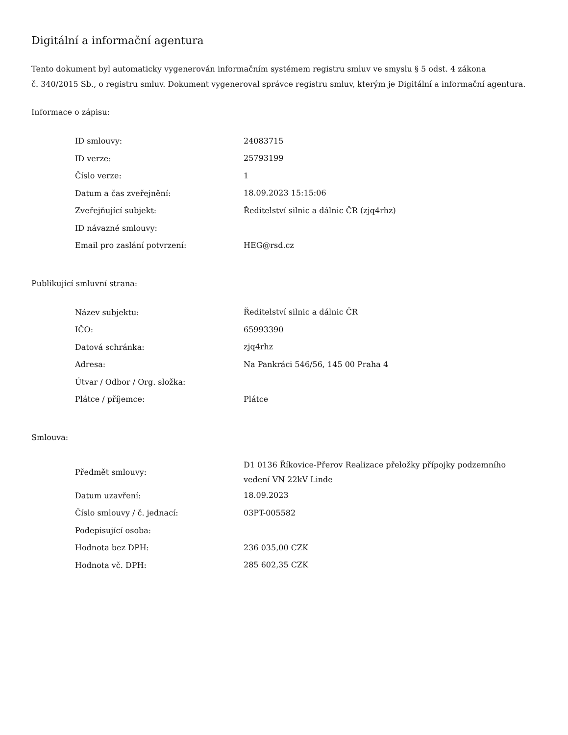Digitální a informační agentura
Tento dokument byl automaticky vygenerován informačním systémem registru smluv ve smyslu § 5 odst. 4 zákona
č. 340/2015 Sb., o registru smluv. Dokument vygeneroval správce registru smluv, kterým je Digitální a informační agentura.
Informace o zápisu:
| ID smlouvy: | 24083715 |
| ID verze: | 25793199 |
| Číslo verze: | 1 |
| Datum a čas zveřejnění: | 18.09.2023 15:15:06 |
| Zveřejňující subjekt: | Ředitelství silnic a dálnic ČR (zjq4rhz) |
| ID návazné smlouvy: | |
| Email pro zaslání potvrzení: | HEG@rsd.cz |
Publikující smluvní strana:
| Název subjektu: | Ředitelství silnic a dálnic ČR |
| IČO: | 65993390 |
| Datová schránka: | zjq4rhz |
| Adresa: | Na Pankráci 546/56, 145 00 Praha 4 |
| Útvar / Odbor / Org. složka: | |
| Plátce / příjemce: | Plátce |
Smlouva:
| Předmět smlouvy: | D1 0136 Říkovice-Přerov Realizace přeložky přípojky podzemního vedení VN 22kV Linde |
| Datum uzavření: | 18.09.2023 |
| Číslo smlouvy / č. jednací: | 03PT-005582 |
| Podepisující osoba: | |
| Hodnota bez DPH: | 236 035,00 CZK |
| Hodnota vč. DPH: | 285 602,35 CZK |